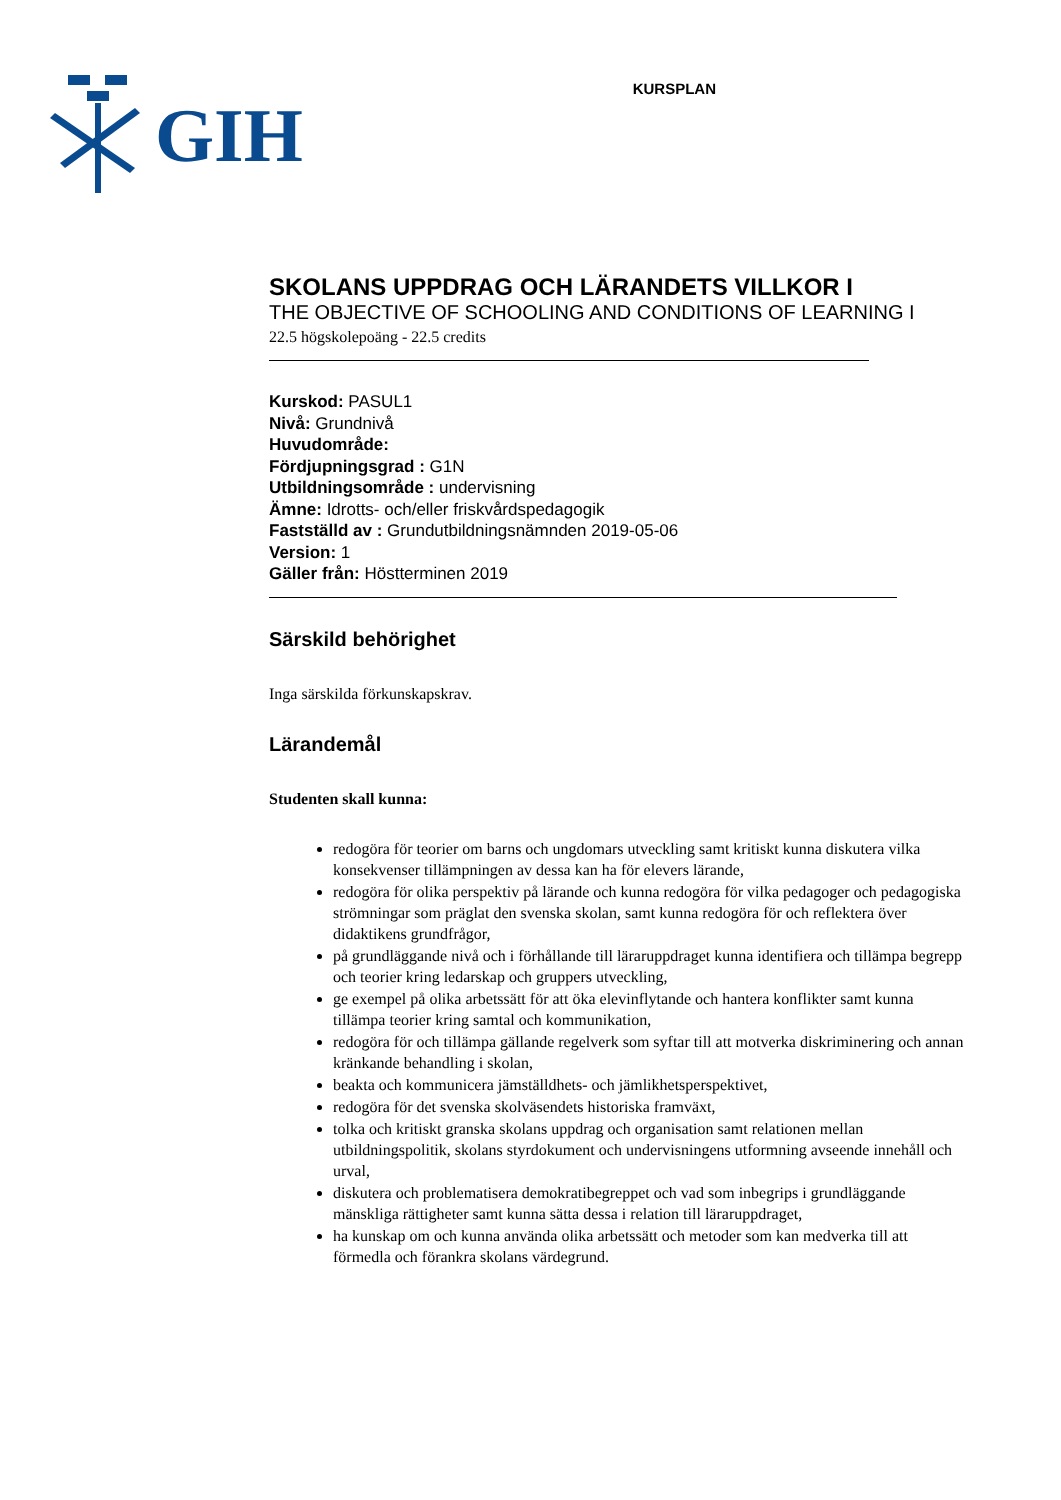GIH
KURSPLAN
SKOLANS UPPDRAG OCH LÄRANDETS VILLKOR I
THE OBJECTIVE OF SCHOOLING AND CONDITIONS OF LEARNING I
22.5 högskolepoäng - 22.5 credits
Kurskod: PASUL1
Nivå: Grundnivå
Huvudområde:
Fördjupningsgrad : G1N
Utbildningsområde : undervisning
Ämne: Idrotts- och/eller friskvårdspedagogik
Fastställd av : Grundutbildningsnämnden 2019-05-06
Version: 1
Gäller från: Höstterminen 2019
Särskild behörighet
Inga särskilda förkunskapskrav.
Lärandemål
Studenten skall kunna:
redogöra för teorier om barns och ungdomars utveckling samt kritiskt kunna diskutera vilka konsekvenser tillämpningen av dessa kan ha för elevers lärande,
redogöra för olika perspektiv på lärande och kunna redogöra för vilka pedagoger och pedagogiska strömningar som präglat den svenska skolan, samt kunna redogöra för och reflektera över didaktikens grundfrågor,
på grundläggande nivå och i förhållande till läraruppdraget kunna identifiera och tillämpa begrepp och teorier kring ledarskap och gruppers utveckling,
ge exempel på olika arbetssätt för att öka elevinflytande och hantera konflikter samt kunna tillämpa teorier kring samtal och kommunikation,
redogöra för och tillämpa gällande regelverk som syftar till att motverka diskriminering och annan kränkande behandling i skolan,
beakta och kommunicera jämställdhets- och jämlikhetsperspektivet,
redogöra för det svenska skolväsendets historiska framväxt,
tolka och kritiskt granska skolans uppdrag och organisation samt relationen mellan utbildningspolitik, skolans styrdokument och undervisningens utformning avseende innehåll och urval,
diskutera och problematisera demokratibegreppet och vad som inbegrips i grundläggande mänskliga rättigheter samt kunna sätta dessa i relation till läraruppdraget,
ha kunskap om och kunna använda olika arbetssätt och metoder som kan medverka till att förmedla och förankra skolans värdegrund.